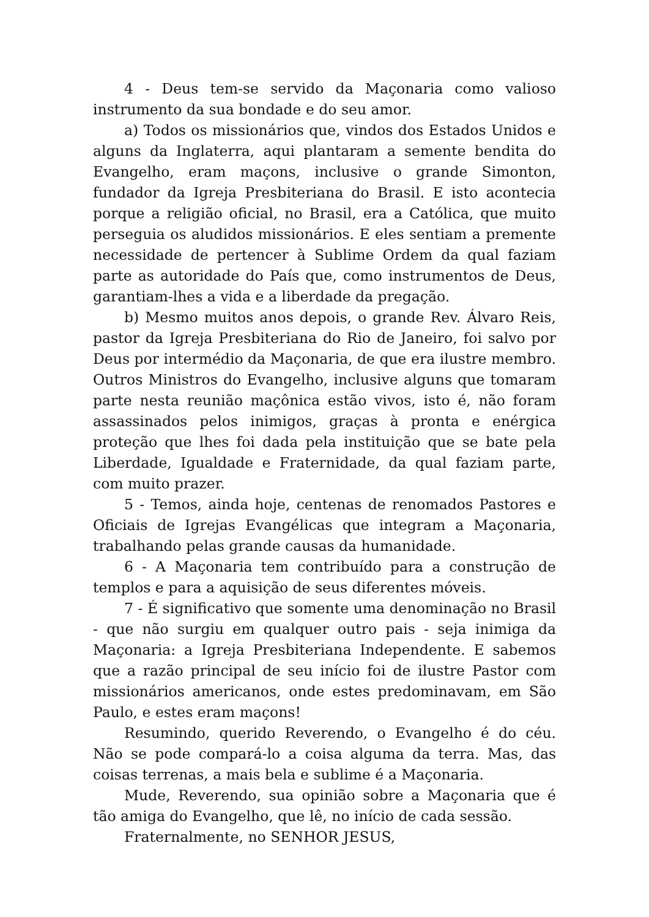4 - Deus tem-se servido da Maçonaria como valioso instrumento da sua bondade e do seu amor.
a) Todos os missionários que, vindos dos Estados Unidos e alguns da Inglaterra, aqui plantaram a semente bendita do Evangelho, eram maçons, inclusive o grande Simonton, fundador da Igreja Presbiteriana do Brasil. E isto acontecia porque a religião oficial, no Brasil, era a Católica, que muito perseguia os aludidos missionários. E eles sentiam a premente necessidade de pertencer à Sublime Ordem da qual faziam parte as autoridade do País que, como instrumentos de Deus, garantiam-lhes a vida e a liberdade da pregação.
b) Mesmo muitos anos depois, o grande Rev. Álvaro Reis, pastor da Igreja Presbiteriana do Rio de Janeiro, foi salvo por Deus por intermédio da Maçonaria, de que era ilustre membro. Outros Ministros do Evangelho, inclusive alguns que tomaram parte nesta reunião maçônica estão vivos, isto é, não foram assassinados pelos inimigos, graças à pronta e enérgica proteção que lhes foi dada pela instituição que se bate pela Liberdade, Igualdade e Fraternidade, da qual faziam parte, com muito prazer.
5 - Temos, ainda hoje, centenas de renomados Pastores e Oficiais de Igrejas Evangélicas que integram a Maçonaria, trabalhando pelas grande causas da humanidade.
6 - A Maçonaria tem contribuído para a construção de templos e para a aquisição de seus diferentes móveis.
7 - É significativo que somente uma denominação no Brasil - que não surgiu em qualquer outro pais - seja inimiga da Maçonaria: a Igreja Presbiteriana Independente. E sabemos que a razão principal de seu início foi de ilustre Pastor com missionários americanos, onde estes predominavam, em São Paulo, e estes eram maçons!
Resumindo, querido Reverendo, o Evangelho é do céu. Não se pode compará-lo a coisa alguma da terra. Mas, das coisas terrenas, a mais bela e sublime é a Maçonaria.
Mude, Reverendo, sua opinião sobre a Maçonaria que é tão amiga do Evangelho, que lê, no início de cada sessão.
Fraternalmente, no SENHOR JESUS,